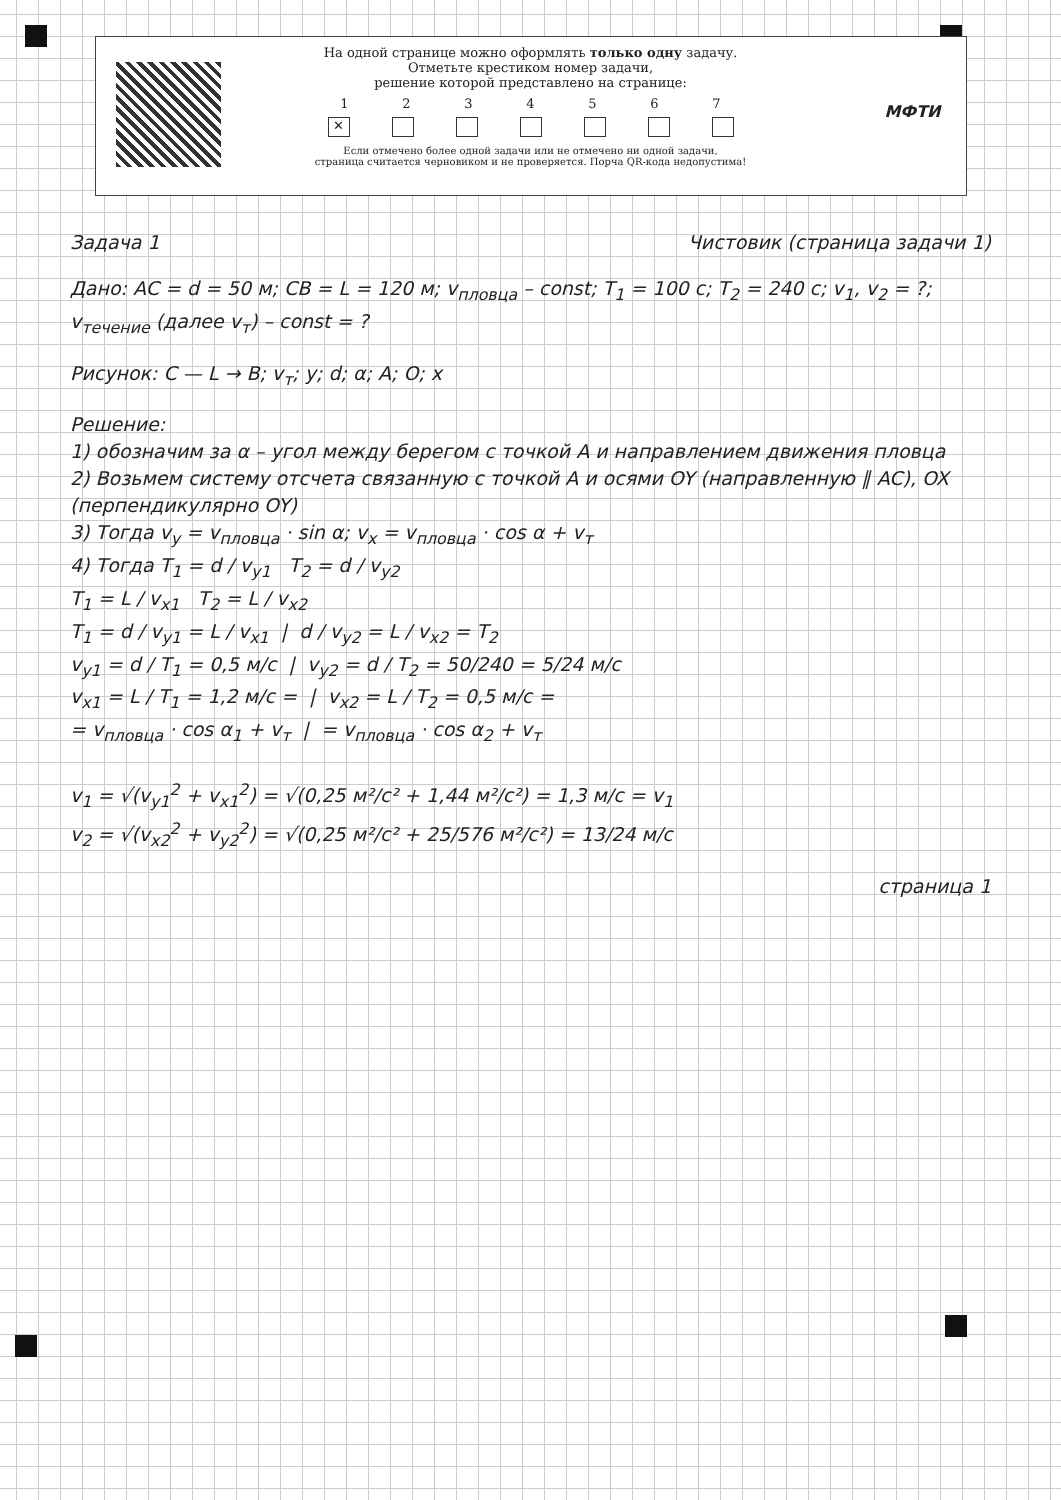МФТИ
На одной странице можно оформлять только одну задачу.
Отметьте крестиком номер задачи,
решение которой представлено на странице:
1 2 3 4 5 6 7
✕
Если отмечено более одной задачи или не отмечено ни одной задачи,
страница считается черновиком и не проверяется. Порча QR-кода недопустима!
Задача 1 Чистовик (страница задачи 1)
Дано: AC = d = 50 м; CB = L = 120 м; v<sub>пловца</sub> – const; T<sub>1</sub> = 100 с; T<sub>2</sub> = 240 с; v<sub>1</sub>, v<sub>2</sub> = ?; v<sub>течение</sub> (далее v<sub>т</sub>) – const = ?
Рисунок: C — L → B; v<sub>т</sub>; y; d; α; A; O; x
Решение:
1) обозначим за α – угол между берегом с точкой A и направлением движения пловца
2) Возьмем систему отсчета связанную с точкой A и осями OY (направленную ∥ AC), OX (перпендикулярно OY)
3) Тогда v<sub>y</sub> = v<sub>пловца</sub> · sin α; v<sub>x</sub> = v<sub>пловца</sub> · cos α + v<sub>т</sub>
4) Тогда T<sub>1</sub> = d / v<sub>y1</sub> T<sub>2</sub> = d / v<sub>y2</sub>
T<sub>1</sub> = L / v<sub>x1</sub> T<sub>2</sub> = L / v<sub>x2</sub>
T<sub>1</sub> = d / v<sub>y1</sub> = L / v<sub>x1</sub> | d / v<sub>y2</sub> = L / v<sub>x2</sub> = T<sub>2</sub>
v<sub>y1</sub> = d / T<sub>1</sub> = 0,5 м/с | v<sub>y2</sub> = d / T<sub>2</sub> = 50/240 = 5/24 м/с
v<sub>x1</sub> = L / T<sub>1</sub> = 1,2 м/с = | v<sub>x2</sub> = L / T<sub>2</sub> = 0,5 м/с =
= v<sub>пловца</sub> · cos α<sub>1</sub> + v<sub>т</sub> | = v<sub>пловца</sub> · cos α<sub>2</sub> + v<sub>т</sub>
v<sub>1</sub> = √(v<sub>y1</sub><sup>2</sup> + v<sub>x1</sub><sup>2</sup>) = √(0,25 м²/с² + 1,44 м²/с²) = 1,3 м/с = v<sub>1</sub>
v<sub>2</sub> = √(v<sub>x2</sub><sup>2</sup> + v<sub>y2</sub><sup>2</sup>) = √(0,25 м²/с² + 25/576 м²/с²) = 13/24 м/с
страница 1